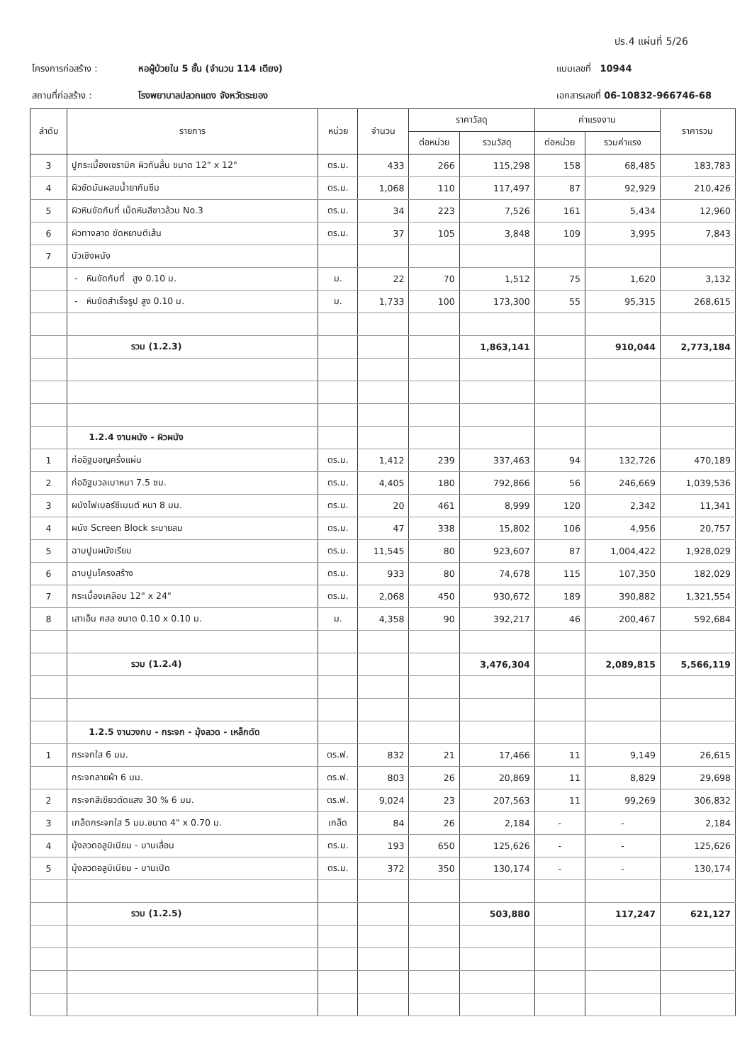ปร.4 แผ่นที่ 5/26
โครงการก่อสร้าง : หอผู้ป่วยใน 5 ชั้น (จำนวน 114 เตียง) แบบเลขที่ 10944
สถานที่ก่อสร้าง : โรงพยาบาลปลวกแดง จังหวัดระยอง เอกสารเลขที่ 06-10832-966746-68
| ลำดับ | รายการ | หน่วย | จำนวน | ราคาวัสดุ | | ค่าแรงงาน | | ราคารวม |
| --- | --- | --- | --- | --- | --- | --- | --- | --- |
| | | | | ต่อหน่วย | รวมวัสดุ | ต่อหน่วย | รวมค่าแรง | |
| 3 | ปูกระเบื้องเซรามิค ผิวกันลื่น ขนาด 12" x 12" | ตร.ม. | 433 | 266 | 115,298 | 158 | 68,485 | 183,783 |
| 4 | ผิวขัดมันผสมน้ำยากันซึม | ตร.ม. | 1,068 | 110 | 117,497 | 87 | 92,929 | 210,426 |
| 5 | ผิวหินขัดกับที่ เม็ดหินสีขาวล้วน No.3 | ตร.ม. | 34 | 223 | 7,526 | 161 | 5,434 | 12,960 |
| 6 | ผิวทางลาด ขัดหยาบตีเส้น | ตร.ม. | 37 | 105 | 3,848 | 109 | 3,995 | 7,843 |
| 7 | บัวเชิงผนัง | | | | | | | |
| | - หินขัดกับที่ สูง 0.10 ม. | ม. | 22 | 70 | 1,512 | 75 | 1,620 | 3,132 |
| | - หินขัดสำเร็จรูป สูง 0.10 ม. | ม. | 1,733 | 100 | 173,300 | 55 | 95,315 | 268,615 |
| | รวม (1.2.3) | | | | 1,863,141 | | 910,044 | 2,773,184 |
| | 1.2.4 งานผนัง - ผิวผนัง | | | | | | | |
| 1 | ก่ออิฐมอญครึ่งแผ่น | ตร.ม. | 1,412 | 239 | 337,463 | 94 | 132,726 | 470,189 |
| 2 | ก่ออิฐมวลเบาหนา 7.5 ซม. | ตร.ม. | 4,405 | 180 | 792,866 | 56 | 246,669 | 1,039,536 |
| 3 | ผนังไฟเบอร์ซีเมนต์ หนา 8 มม. | ตร.ม. | 20 | 461 | 8,999 | 120 | 2,342 | 11,341 |
| 4 | ผนัง Screen Block ระบายลม | ตร.ม. | 47 | 338 | 15,802 | 106 | 4,956 | 20,757 |
| 5 | ฉาบปูนผนังเรียบ | ตร.ม. | 11,545 | 80 | 923,607 | 87 | 1,004,422 | 1,928,029 |
| 6 | ฉาบปูนโครงสร้าง | ตร.ม. | 933 | 80 | 74,678 | 115 | 107,350 | 182,029 |
| 7 | กระเบื้องเคลือบ 12" x 24" | ตร.ม. | 2,068 | 450 | 930,672 | 189 | 390,882 | 1,321,554 |
| 8 | เสาเอ็น คสล ขนาด 0.10 x 0.10 ม. | ม. | 4,358 | 90 | 392,217 | 46 | 200,467 | 592,684 |
| | รวม (1.2.4) | | | | 3,476,304 | | 2,089,815 | 5,566,119 |
| | 1.2.5 งานวงกบ - กระจก - มุ้งลวด - เหล็กดัด | | | | | | | |
| 1 | กระจกใส 6 มม. | ตร.ฟ. | 832 | 21 | 17,466 | 11 | 9,149 | 26,615 |
| | กระจกลายผ้า 6 มม. | ตร.ฟ. | 803 | 26 | 20,869 | 11 | 8,829 | 29,698 |
| 2 | กระจกสีเขียวตัดแสง 30 % 6 มม. | ตร.ฟ. | 9,024 | 23 | 207,563 | 11 | 99,269 | 306,832 |
| 3 | เกล็ดกระจกใส 5 มม.ขนาด 4" x 0.70 ม. | เกล็ด | 84 | 26 | 2,184 | - | - | 2,184 |
| 4 | มุ้งลวดอลูมิเนียม - บานเลื่อน | ตร.ม. | 193 | 650 | 125,626 | - | - | 125,626 |
| 5 | มุ้งลวดอลูมิเนียม - บานเปิด | ตร.ม. | 372 | 350 | 130,174 | - | - | 130,174 |
| | รวม (1.2.5) | | | | 503,880 | | 117,247 | 621,127 |